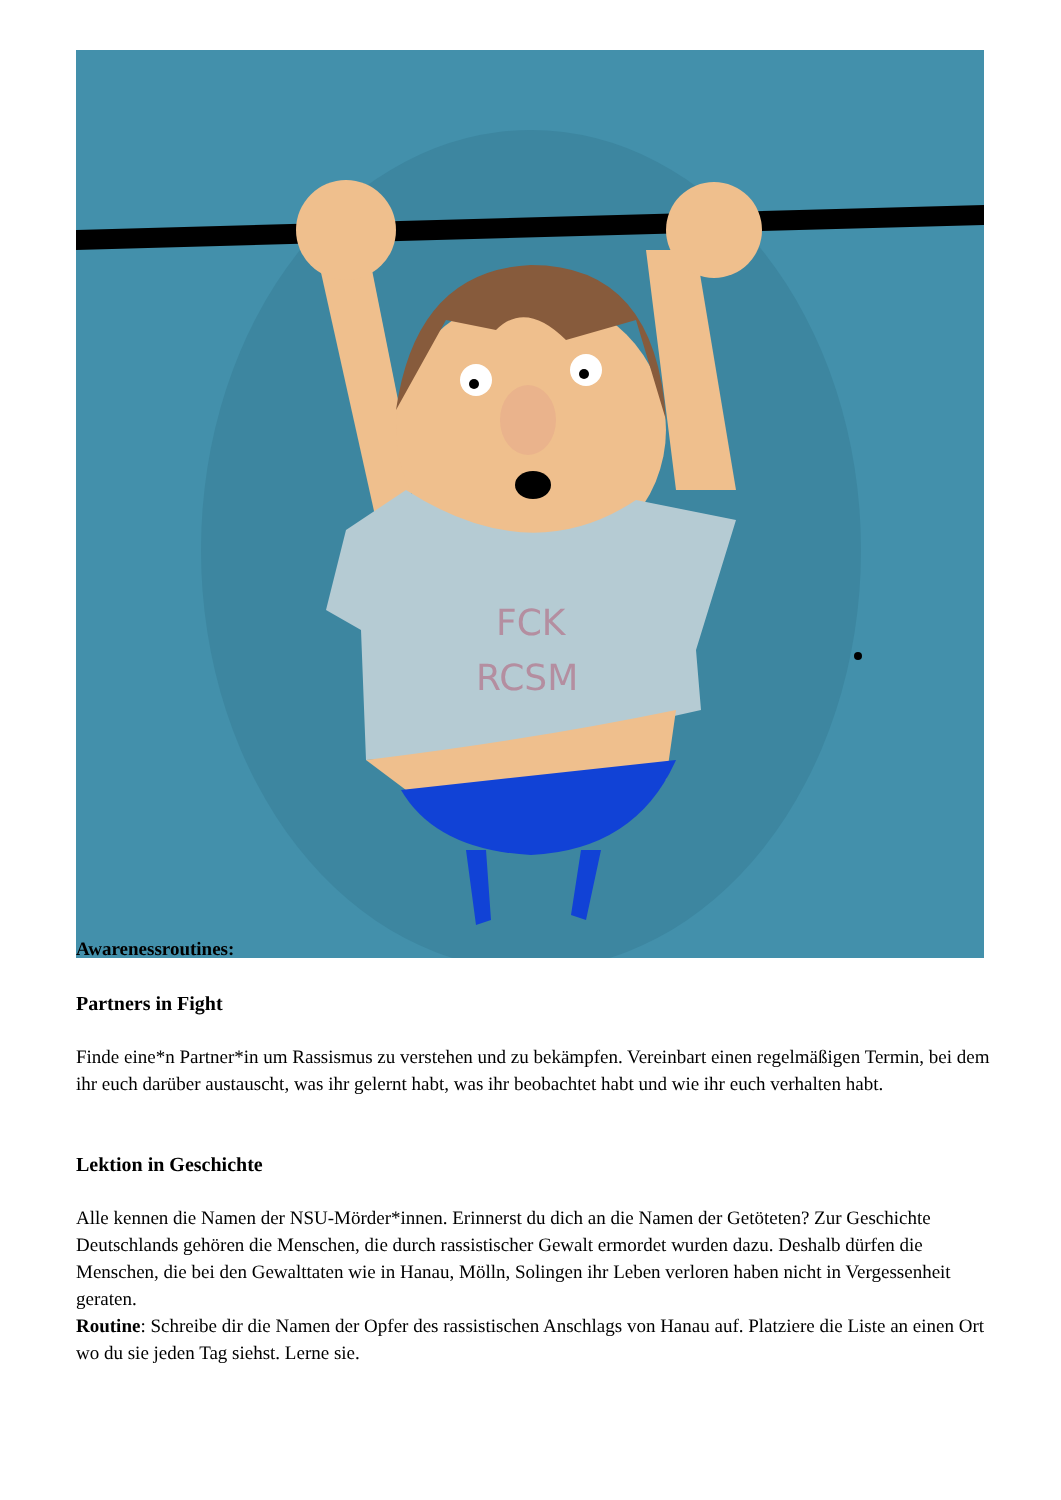FCK
RCSM
Awarenessroutines:
Partners in Fight
Finde eine*n Partner*in um Rassismus zu verstehen und zu bekämpfen. Vereinbart einen regelmäßigen Termin, bei dem ihr euch darüber austauscht, was ihr gelernt habt, was ihr beobachtet habt und wie ihr euch verhalten habt.
Lektion in Geschichte
Alle kennen die Namen der NSU-Mörder*innen. Erinnerst du dich an die Namen der Getöteten? Zur Geschichte Deutschlands gehören die Menschen, die durch rassistischer Gewalt ermordet wurden dazu. Deshalb dürfen die Menschen, die bei den Gewalttaten wie in Hanau, Mölln, Solingen ihr Leben verloren haben nicht in Vergessenheit geraten.
Routine: Schreibe dir die Namen der Opfer des rassistischen Anschlags von Hanau auf. Platziere die Liste an einen Ort wo du sie jeden Tag siehst. Lerne sie.